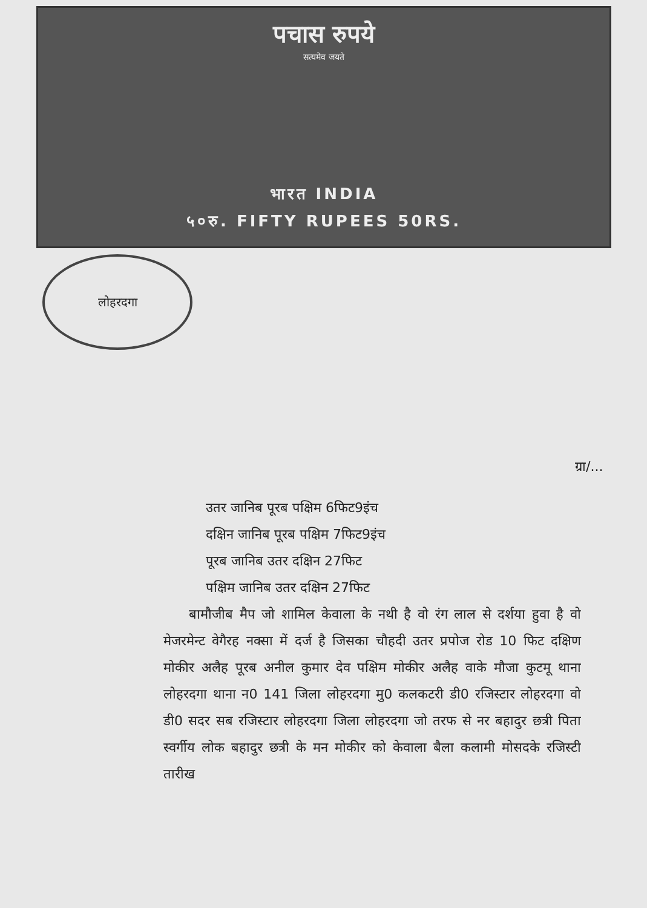पचास रुपये
सत्यमेव जयते
भारत INDIA
५०रु. FIFTY RUPEES 50RS.
लोहरदगा
ग्रा/...
उतर जानिब पूरब पक्षिम 6फिट9इंच
दक्षिन जानिब पूरब पक्षिम 7फिट9इंच
पूरब जानिब उतर दक्षिन 27फिट
पक्षिम जानिब उतर दक्षिन 27फिट
बामौजीब मैप जो शामिल केवाला के नथी है वो रंग लाल से दर्शया हुवा है वो मेजरमेन्ट वेगैरह नक्सा में दर्ज है जिसका चौहदी उतर प्रपोज रोड 10 फिट दक्षिण मोकीर अलैह पूरब अनील कुमार देव पक्षिम मोकीर अलैह वाके मौजा कुटमू थाना लोहरदगा थाना न0 141 जिला लोहरदगा मु0 कलकटरी डी0 रजिस्टार लोहरदगा वो डी0 सदर सब रजिस्टार लोहरदगा जिला लोहरदगा जो तरफ से नर बहादुर छत्री पिता स्वर्गीय लोक बहादुर छत्री के मन मोकीर को केवाला बैला कलामी मोसदके रजिस्टी तारीख